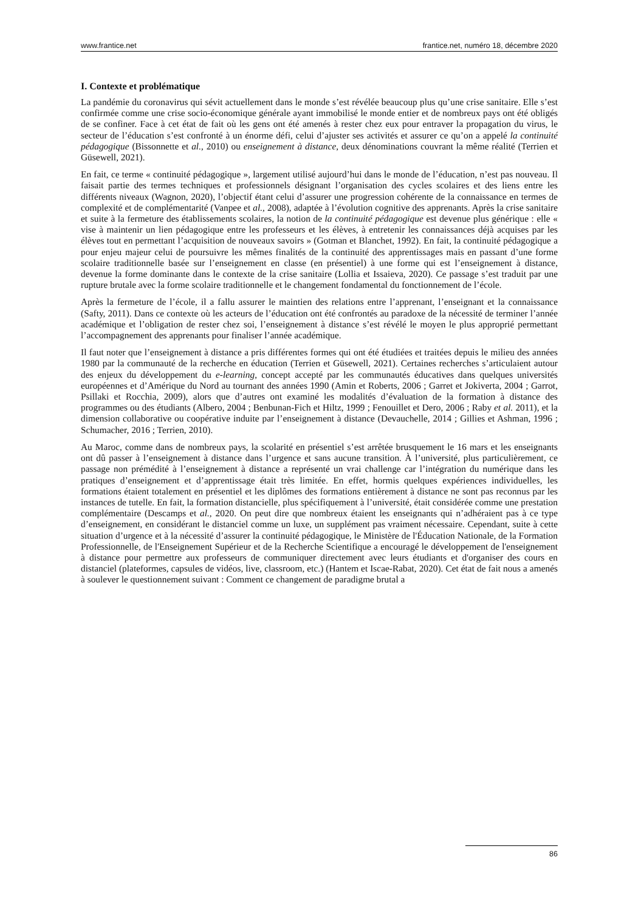www.frantice.net frantice.net, numéro 18, décembre 2020
I. Contexte et problématique
La pandémie du coronavirus qui sévit actuellement dans le monde s’est révélée beaucoup plus qu’une crise sanitaire. Elle s’est confirmée comme une crise socio-économique générale ayant immobilisé le monde entier et de nombreux pays ont été obligés de se confiner. Face à cet état de fait où les gens ont été amenés à rester chez eux pour entraver la propagation du virus, le secteur de l’éducation s’est confronté à un énorme défi, celui d’ajuster ses activités et assurer ce qu’on a appelé la continuité pédagogique (Bissonnette et al., 2010) ou enseignement à distance, deux dénominations couvrant la même réalité (Terrien et Güsewell, 2021).
En fait, ce terme « continuité pédagogique », largement utilisé aujourd’hui dans le monde de l’éducation, n’est pas nouveau. Il faisait partie des termes techniques et professionnels désignant l’organisation des cycles scolaires et des liens entre les différents niveaux (Wagnon, 2020), l’objectif étant celui d’assurer une progression cohérente de la connaissance en termes de complexité et de complémentarité (Vanpee et al., 2008), adaptée à l’évolution cognitive des apprenants. Après la crise sanitaire et suite à la fermeture des établissements scolaires, la notion de la continuité pédagogique est devenue plus générique : elle « vise à maintenir un lien pédagogique entre les professeurs et les élèves, à entretenir les connaissances déjà acquises par les élèves tout en permettant l’acquisition de nouveaux savoirs » (Gotman et Blanchet, 1992). En fait, la continuité pédagogique a pour enjeu majeur celui de poursuivre les mêmes finalités de la continuité des apprentissages mais en passant d’une forme scolaire traditionnelle basée sur l’enseignement en classe (en présentiel) à une forme qui est l’enseignement à distance, devenue la forme dominante dans le contexte de la crise sanitaire (Lollia et Issaieva, 2020). Ce passage s’est traduit par une rupture brutale avec la forme scolaire traditionnelle et le changement fondamental du fonctionnement de l’école.
Après la fermeture de l’école, il a fallu assurer le maintien des relations entre l’apprenant, l’enseignant et la connaissance (Safty, 2011). Dans ce contexte où les acteurs de l’éducation ont été confrontés au paradoxe de la nécessité de terminer l’année académique et l’obligation de rester chez soi, l’enseignement à distance s’est révélé le moyen le plus approprié permettant l’accompagnement des apprenants pour finaliser l’année académique.
Il faut noter que l’enseignement à distance a pris différentes formes qui ont été étudiées et traitées depuis le milieu des années 1980 par la communauté de la recherche en éducation (Terrien et Güsewell, 2021). Certaines recherches s’articulaient autour des enjeux du développement du e-learning, concept accepté par les communautés éducatives dans quelques universités européennes et d’Amérique du Nord au tournant des années 1990 (Amin et Roberts, 2006 ; Garret et Jokiverta, 2004 ; Garrot, Psillaki et Rocchia, 2009), alors que d’autres ont examiné les modalités d’évaluation de la formation à distance des programmes ou des étudiants (Albero, 2004 ; Benbunan-Fich et Hiltz, 1999 ; Fenouillet et Dero, 2006 ; Raby et al. 2011), et la dimension collaborative ou coopérative induite par l’enseignement à distance (Devauchelle, 2014 ; Gillies et Ashman, 1996 ; Schumacher, 2016 ; Terrien, 2010).
Au Maroc, comme dans de nombreux pays, la scolarité en présentiel s’est arrêtée brusquement le 16 mars et les enseignants ont dû passer à l’enseignement à distance dans l’urgence et sans aucune transition. À l’université, plus particulièrement, ce passage non prémédité à l’enseignement à distance a représenté un vrai challenge car l’intégration du numérique dans les pratiques d’enseignement et d’apprentissage était très limitée. En effet, hormis quelques expériences individuelles, les formations étaient totalement en présentiel et les diplômes des formations entièrement à distance ne sont pas reconnus par les instances de tutelle. En fait, la formation distancielle, plus spécifiquement à l’université, était considérée comme une prestation complémentaire (Descamps et al., 2020. On peut dire que nombreux étaient les enseignants qui n’adhéraient pas à ce type d’enseignement, en considérant le distanciel comme un luxe, un supplément pas vraiment nécessaire. Cependant, suite à cette situation d’urgence et à la nécessité d’assurer la continuité pédagogique, le Ministère de l'Éducation Nationale, de la Formation Professionnelle, de l'Enseignement Supérieur et de la Recherche Scientifique a encouragé le développement de l'enseignement à distance pour permettre aux professeurs de communiquer directement avec leurs étudiants et d'organiser des cours en distanciel (plateformes, capsules de vidéos, live, classroom, etc.) (Hantem et Iscae-Rabat, 2020). Cet état de fait nous a amenés à soulever le questionnement suivant : Comment ce changement de paradigme brutal a
86